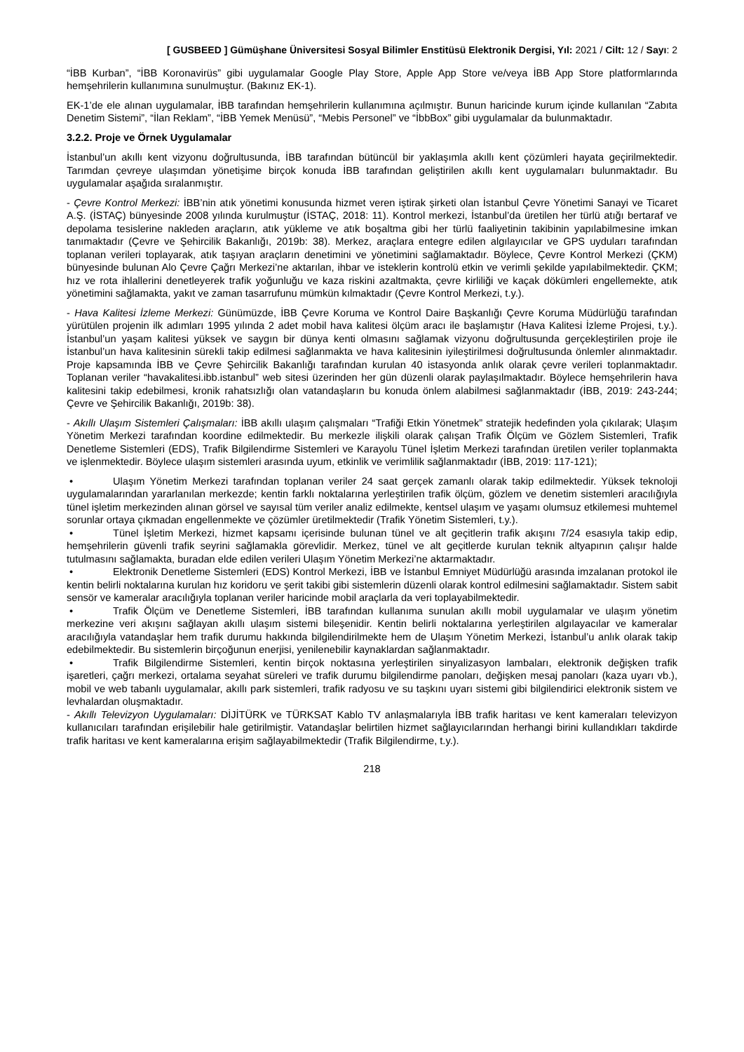[ GUSBEED ] Gümüşhane Üniversitesi Sosyal Bilimler Enstitüsü Elektronik Dergisi, Yıl: 2021 / Cilt: 12 / Sayı: 2
“İBB Kurban”, “İBB Koronavirüs” gibi uygulamalar Google Play Store, Apple App Store ve/veya İBB App Store platformlarında hemşehrilerin kullanımına sunulmuştur. (Bakınız EK-1).
EK-1’de ele alınan uygulamalar, İBB tarafından hemşehrilerin kullanımına açılmıştır. Bunun haricinde kurum içinde kullanılan “Zabıta Denetim Sistemi”, “İlan Reklam”, “İBB Yemek Menüsü”, “Mebis Personel” ve “İbbBox” gibi uygulamalar da bulunmaktadır.
3.2.2. Proje ve Örnek Uygulamalar
İstanbul’un akıllı kent vizyonu doğrultusunda, İBB tarafından bütüncül bir yaklaşımla akıllı kent çözümleri hayata geçirilmektedir. Tarımdan çevreye ulaşımdan yönetişime birçok konuda İBB tarafından geliştirilen akıllı kent uygulamaları bulunmaktadır. Bu uygulamalar aşağıda sıralanmıştır.
- Çevre Kontrol Merkezi: İBB’nin atık yönetimi konusunda hizmet veren iştirak şirketi olan İstanbul Çevre Yönetimi Sanayi ve Ticaret A.Ş. (İSTAÇ) bünyesinde 2008 yılında kurulmuştur (İSTAÇ, 2018: 11). Kontrol merkezi, İstanbul’da üretilen her türlü atığı bertaraf ve depolama tesislerine nakleden araçların, atık yükleme ve atık boşaltma gibi her türlü faaliyetinin takibinin yapılabilmesine imkan tanımaktadır (Çevre ve Şehircilik Bakanlığı, 2019b: 38). Merkez, araçlara entegre edilen algılayıcılar ve GPS uyduları tarafından toplanan verileri toplayarak, atık taşıyan araçların denetimini ve yönetimini sağlamaktadır. Böylece, Çevre Kontrol Merkezi (ÇKM) bünyesinde bulunan Alo Çevre Çağrı Merkezi’ne aktarılan, ihbar ve isteklerin kontrolü etkin ve verimli şekilde yapılabilmektedir. ÇKM; hız ve rota ihlallerini denetleyerek trafik yoğunluğu ve kaza riskini azaltmakta, çevre kirliliği ve kaçak dökümleri engellemekte, atık yönetimini sağlamakta, yakıt ve zaman tasarrufunu mümkün kılmaktadır (Çevre Kontrol Merkezi, t.y.).
- Hava Kalitesi İzleme Merkezi: Günümüzde, İBB Çevre Koruma ve Kontrol Daire Başkanlığı Çevre Koruma Müdürlüğü tarafından yürütülen projenin ilk adımları 1995 yılında 2 adet mobil hava kalitesi ölçüm aracı ile başlamıştır (Hava Kalitesi İzleme Projesi, t.y.). İstanbul’un yaşam kalitesi yüksek ve saygın bir dünya kenti olmasını sağlamak vizyonu doğrultusunda gerçekleştirilen proje ile İstanbul’un hava kalitesinin sürekli takip edilmesi sağlanmakta ve hava kalitesinin iyileştirilmesi doğrultusunda önlemler alınmaktadır. Proje kapsamında İBB ve Çevre Şehircilik Bakanlığı tarafından kurulan 40 istasyonda anlık olarak çevre verileri toplanmaktadır. Toplanan veriler “havakalitesi.ibb.istanbul” web sitesi üzerinden her gün düzenli olarak paylaşılmaktadır. Böylece hemşehrilerin hava kalitesini takip edebilmesi, kronik rahatsızlığı olan vatandaşların bu konuda önlem alabilmesi sağlanmaktadır (İBB, 2019: 243-244; Çevre ve Şehircilik Bakanlığı, 2019b: 38).
- Akıllı Ulaşım Sistemleri Çalışmaları: İBB akıllı ulaşım çalışmaları “Trafiği Etkin Yönetmek” stratejik hedefinden yola çıkılarak; Ulaşım Yönetim Merkezi tarafından koordine edilmektedir. Bu merkezle ilişkili olarak çalışan Trafik Ölçüm ve Gözlem Sistemleri, Trafik Denetleme Sistemleri (EDS), Trafik Bilgilendirme Sistemleri ve Karayolu Tünel İşletim Merkezi tarafından üretilen veriler toplanmakta ve işlenmektedir. Böylece ulaşım sistemleri arasında uyum, etkinlik ve verimlilik sağlanmaktadır (İBB, 2019: 117-121);
• Ulaşım Yönetim Merkezi tarafından toplanan veriler 24 saat gerçek zamanlı olarak takip edilmektedir. Yüksek teknoloji uygulamalarından yararlanılan merkezde; kentin farklı noktalarına yerleştirilen trafik ölçüm, gözlem ve denetim sistemleri aracılığıyla tünel işletim merkezinden alınan görsel ve sayısal tüm veriler analiz edilmekte, kentsel ulaşım ve yaşamı olumsuz etkilemesi muhtemel sorunlar ortaya çıkmadan engellenmekte ve çözümler üretilmektedir (Trafik Yönetim Sistemleri, t.y.).
• Tünel İşletim Merkezi, hizmet kapsamı içerisinde bulunan tünel ve alt geçitlerin trafik akışını 7/24 esasıyla takip edip, hemşehrilerin güvenli trafik seyrini sağlamakla görevlidir. Merkez, tünel ve alt geçitlerde kurulan teknik altyapının çalışır halde tutulmasını sağlamakta, buradan elde edilen verileri Ulaşım Yönetim Merkezi’ne aktarmaktadır.
• Elektronik Denetleme Sistemleri (EDS) Kontrol Merkezi, İBB ve İstanbul Emniyet Müdürlüğü arasında imzalanan protokol ile kentin belirli noktalarına kurulan hız koridoru ve şerit takibi gibi sistemlerin düzenli olarak kontrol edilmesini sağlamaktadır. Sistem sabit sensör ve kameralar aracılığıyla toplanan veriler haricinde mobil araçlarla da veri toplayabilmektedir.
• Trafik Ölçüm ve Denetleme Sistemleri, İBB tarafından kullanıma sunulan akıllı mobil uygulamalar ve ulaşım yönetim merkezine veri akışını sağlayan akıllı ulaşım sistemi bileşenidir. Kentin belirli noktalarına yerleştirilen algılayacılar ve kameralar aracılığıyla vatandaşlar hem trafik durumu hakkında bilgilendirilmekte hem de Ulaşım Yönetim Merkezi, İstanbul’u anlık olarak takip edebilmektedir. Bu sistemlerin birçoğunun enerjisi, yenilenebilir kaynaklardan sağlanmaktadır.
• Trafik Bilgilendirme Sistemleri, kentin birçok noktasına yerleştirilen sinyalizasyon lambaları, elektronik değişken trafik işaretleri, çağrı merkezi, ortalama seyahat süreleri ve trafik durumu bilgilendirme panoları, değişken mesaj panoları (kaza uyarı vb.), mobil ve web tabanlı uygulamalar, akıllı park sistemleri, trafik radyosu ve su taşkını uyarı sistemi gibi bilgilendirici elektronik sistem ve levhalardan oluşmaktadır.
- Akıllı Televizyon Uygulamaları: DİJİTÜRK ve TÜRKSAT Kablo TV anlaşmalarıyla İBB trafik haritası ve kent kameraları televizyon kullanıcıları tarafından erişilebilir hale getirilmiştir. Vatandaşlar belirtilen hizmet sağlayıcılarından herhangi birini kullandıkları takdirde trafik haritası ve kent kameralarına erişim sağlayabilmektedir (Trafik Bilgilendirme, t.y.).
218